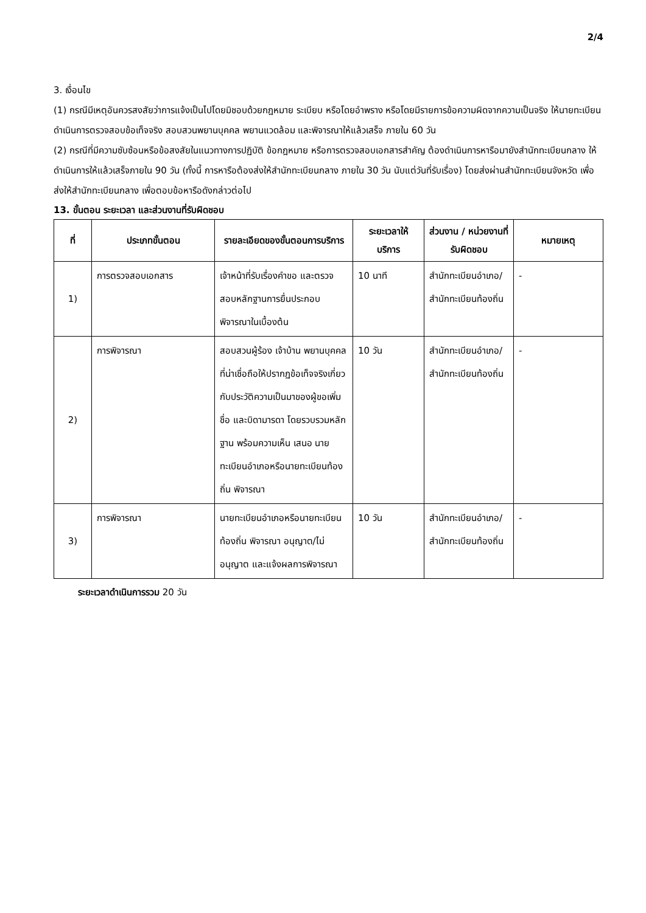2/4
3. เงื่อนไข
(1) กรณีมีเหตุอันควรสงสัยว่าการแจ้งเป็นไปโดยมิชอบด้วยกฎหมาย ระเบียบ หรือโดยอำพราง หรือโดยมีรายการข้อความผิดจากความเป็นจริง ให้นายทะเบียนดำเนินการตรวจสอบข้อเท็จจริง สอบสวนพยานบุคคล พยานแวดล้อม และพิจารณาให้แล้วเสร็จ ภายใน 60 วัน
(2) กรณีที่มีความซับซ้อนหรือข้อสงสัยในแนวทางการปฏิบัติ ข้อกฎหมาย หรือการตรวจสอบเอกสารสำคัญ ต้องดำเนินการหารือมายังสำนักทะเบียนกลาง ให้ดำเนินการให้แล้วเสร็จภายใน 90 วัน (ทั้งนี้ การหารือต้องส่งให้สำนักทะเบียนกลาง ภายใน 30 วัน นับแต่วันที่รับเรื่อง) โดยส่งผ่านสำนักทะเบียนจังหวัด เพื่อส่งให้สำนักทะเบียนกลาง เพื่อตอบข้อหารือดังกล่าวต่อไป
13. ขั้นตอน ระยะเวลา และส่วนงานที่รับผิดชอบ
| ที่ | ประเภทขั้นตอน | รายละเอียดของขั้นตอนการบริการ | ระยะเวลาให้บริการ | ส่วนงาน / หน่วยงานที่รับผิดชอบ | หมายเหตุ |
| --- | --- | --- | --- | --- | --- |
| 1) | การตรวจสอบเอกสาร | เจ้าหน้าที่รับเรื่องคำขอ และตรวจสอบหลักฐานการยื่นประกอบพิจารณาในเบื้องต้น | 10 นาที | สำนักทะเบียนอำเภอ/สำนักทะเบียนท้องถิ่น | - |
| 2) | การพิจารณา | สอบสวนผู้ร้อง เจ้าบ้าน พยานบุคคลที่น่าเชื่อถือให้ปรากฏข้อเท็จจริงเกี่ยวกับประวัติความเป็นมาของผู้ขอเพิ่มชื่อ และบิดามารดา โดยรวบรวมหลักฐาน พร้อมความเห็น เสนอ นายทะเบียนอำเภอหรือนายทะเบียนท้องถิ่น พิจารณา | 10 วัน | สำนักทะเบียนอำเภอ/สำนักทะเบียนท้องถิ่น | - |
| 3) | การพิจารณา | นายทะเบียนอำเภอหรือนายทะเบียนท้องถิ่น พิจารณา อนุญาต/ไม่อนุญาต และแจ้งผลการพิจารณา | 10 วัน | สำนักทะเบียนอำเภอ/สำนักทะเบียนท้องถิ่น | - |
ระยะเวลาดำเนินการรวม 20 วัน